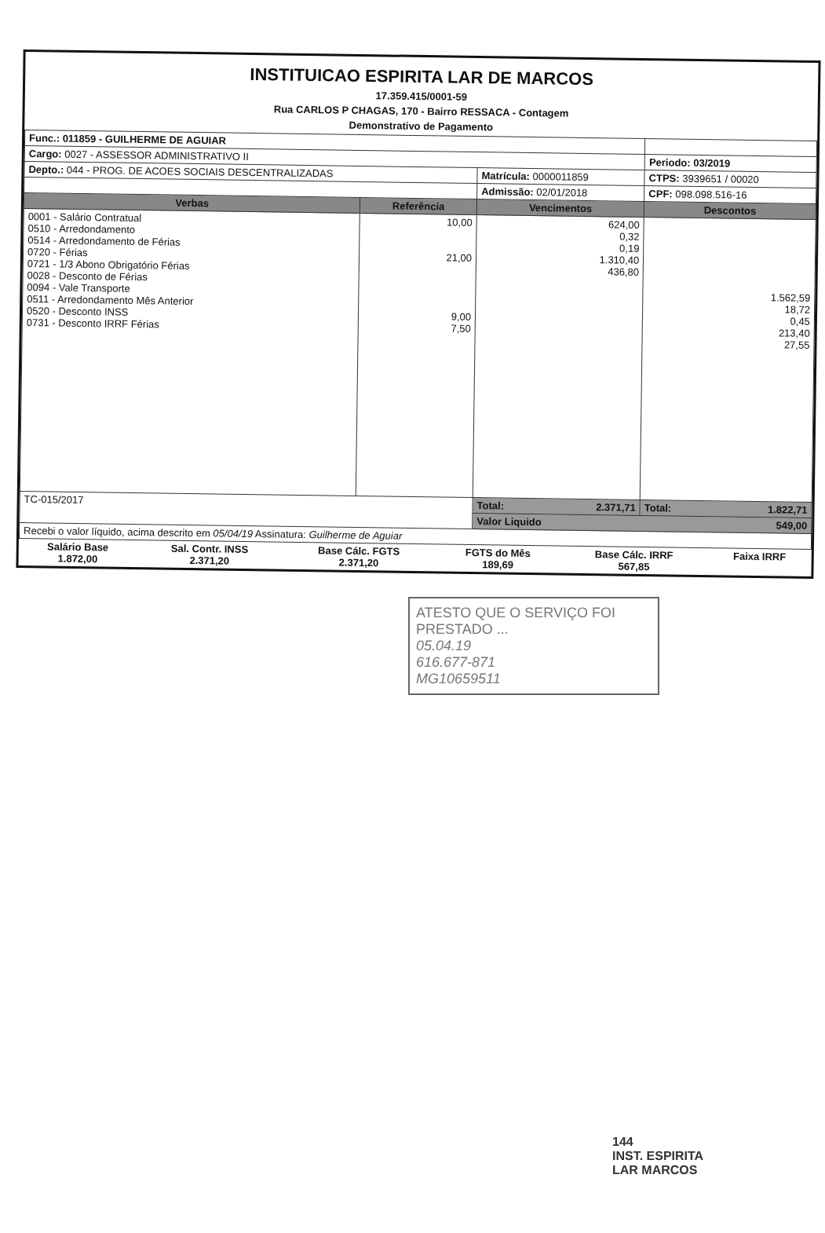INSTITUICAO ESPIRITA LAR DE MARCOS
17.359.415/0001-59
Rua CARLOS P CHAGAS, 170 - Bairro RESSACA - Contagem
Demonstrativo de Pagamento
| Func.: 011859 - GUILHERME DE AGUIAR | | | |
| Cargo: 0027 - ASSESSOR ADMINISTRATIVO II | | | Periodo: 03/2019 |
| Depto.: 044 - PROG. DE ACOES SOCIAIS DESCENTRALIZADAS | | Matrícula: 0000011859 | CTPS: 3939651 / 00020 |
| | | Admissão: 02/01/2018 | CPF: 098.098.516-16 |
| Verbas | Referência | Vencimentos | Descontos |
| 0001 - Salário Contratual 0510 - Arredondamento 0514 - Arredondamento de Férias 0720 - Férias 0721 - 1/3 Abono Obrigatório Férias 0028 - Desconto de Férias 0094 - Vale Transporte 0511 - Arredondamento Mês Anterior 0520 - Desconto INSS 0731 - Desconto IRRF Férias | 10,00 21,00 9,00 7,50 | 624,00 0,32 0,19 1.310,40 436,80 | 1.562,59 18,72 0,45 213,40 27,55 |
| TC-015/2017 | | Total: 2.371,71 | Total: 1.822,71 |
| | | Valor Liquido 549,00 | |
| Recebi o valor líquido, acima descrito em 05/04/19 Assinatura: Guilherme de Aguiar | | | |
| Salário Base 1.872,00 | Sal. Contr. INSS 2.371,20 | Base Cálc. FGTS 2.371,20 | FGTS do Mês 189,69 | Base Cálc. IRRF 567,85 | Faixa IRRF |
ATESTO QUE O SERVIÇO FOI PRESTADO ...
05.04.19
616.677-871
MG10659511
144
INST. ESPIRITA
LAR MARCOS